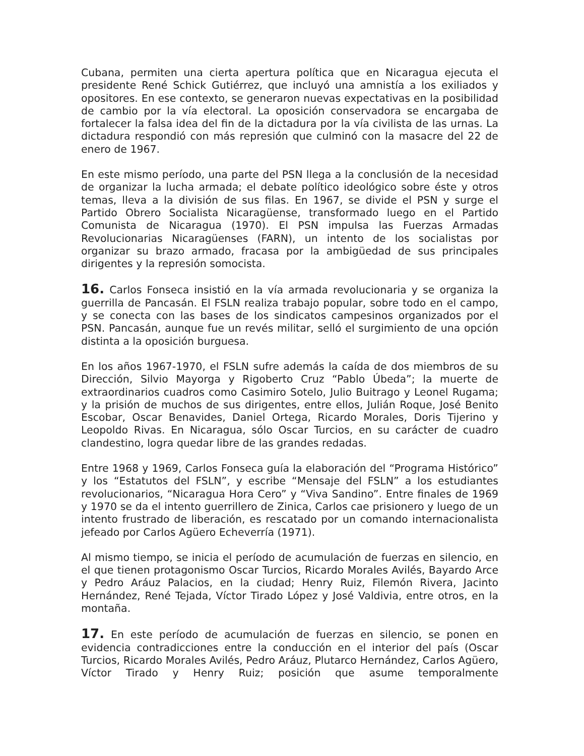Cubana, permiten una cierta apertura política que en Nicaragua ejecuta el presidente René Schick Gutiérrez, que incluyó una amnistía a los exiliados y opositores. En ese contexto, se generaron nuevas expectativas en la posibilidad de cambio por la vía electoral. La oposición conservadora se encargaba de fortalecer la falsa idea del fin de la dictadura por la vía civilista de las urnas. La dictadura respondió con más represión que culminó con la masacre del 22 de enero de 1967.
En este mismo período, una parte del PSN llega a la conclusión de la necesidad de organizar la lucha armada; el debate político ideológico sobre éste y otros temas, lleva a la división de sus filas. En 1967, se divide el PSN y surge el Partido Obrero Socialista Nicaragüense, transformado luego en el Partido Comunista de Nicaragua (1970). El PSN impulsa las Fuerzas Armadas Revolucionarias Nicaragüenses (FARN), un intento de los socialistas por organizar su brazo armado, fracasa por la ambigüedad de sus principales dirigentes y la represión somocista.
16. Carlos Fonseca insistió en la vía armada revolucionaria y se organiza la guerrilla de Pancasán. El FSLN realiza trabajo popular, sobre todo en el campo, y se conecta con las bases de los sindicatos campesinos organizados por el PSN. Pancasán, aunque fue un revés militar, selló el surgimiento de una opción distinta a la oposición burguesa.
En los años 1967-1970, el FSLN sufre además la caída de dos miembros de su Dirección, Silvio Mayorga y Rigoberto Cruz “Pablo Úbeda”; la muerte de extraordinarios cuadros como Casimiro Sotelo, Julio Buitrago y Leonel Rugama; y la prisión de muchos de sus dirigentes, entre ellos, Julián Roque, José Benito Escobar, Oscar Benavides, Daniel Ortega, Ricardo Morales, Doris Tijerino y Leopoldo Rivas. En Nicaragua, sólo Oscar Turcios, en su carácter de cuadro clandestino, logra quedar libre de las grandes redadas.
Entre 1968 y 1969, Carlos Fonseca guía la elaboración del “Programa Histórico” y los “Estatutos del FSLN”, y escribe “Mensaje del FSLN” a los estudiantes revolucionarios, “Nicaragua Hora Cero” y “Viva Sandino”. Entre finales de 1969 y 1970 se da el intento guerrillero de Zinica, Carlos cae prisionero y luego de un intento frustrado de liberación, es rescatado por un comando internacionalista jefeado por Carlos Agüero Echeverría (1971).
Al mismo tiempo, se inicia el período de acumulación de fuerzas en silencio, en el que tienen protagonismo Oscar Turcios, Ricardo Morales Avilés, Bayardo Arce y Pedro Aráuz Palacios, en la ciudad; Henry Ruiz, Filemón Rivera, Jacinto Hernández, René Tejada, Víctor Tirado López y José Valdivia, entre otros, en la montaña.
17. En este período de acumulación de fuerzas en silencio, se ponen en evidencia contradicciones entre la conducción en el interior del país (Oscar Turcios, Ricardo Morales Avilés, Pedro Aráuz, Plutarco Hernández, Carlos Agüero, Víctor Tirado y Henry Ruiz; posición que asume temporalmente